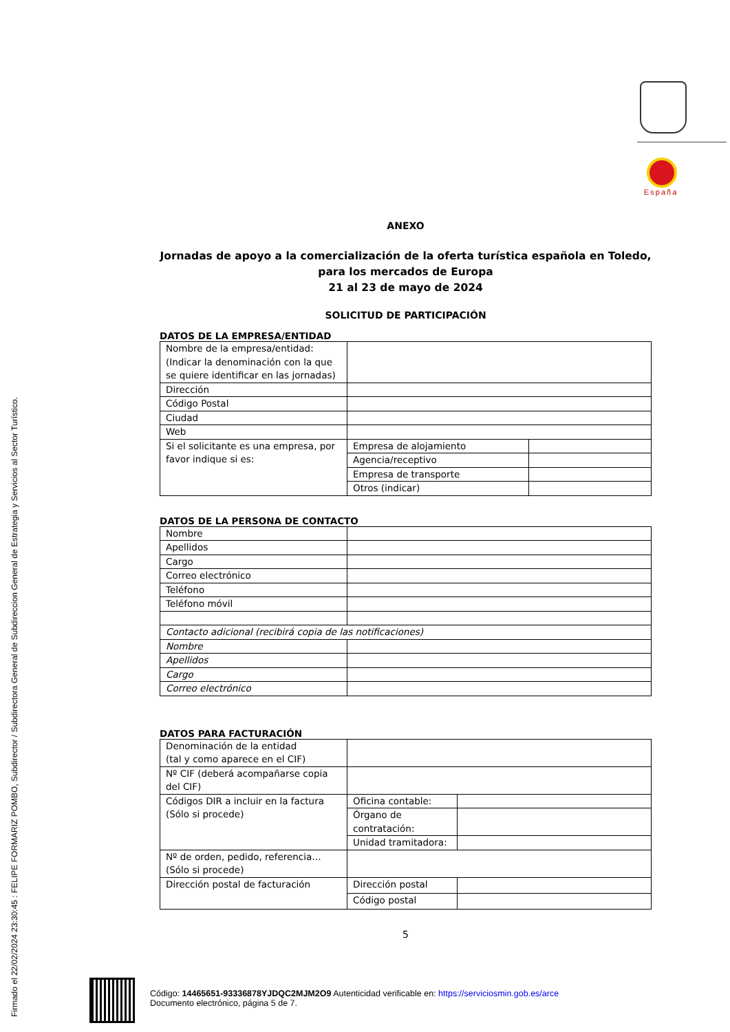Firmado el 22/02/2024 23:30:45 : FELIPE FORMARIZ POMBO, Subdirector / Subdirectora General de Subdireccion General de Estrategia y Servicios al Sector Turístico.
España
ANEXO
Jornadas de apoyo a la comercialización de la oferta turística española en Toledo, para los mercados de Europa
21 al 23 de mayo de 2024
SOLICITUD DE PARTICIPACIÓN
DATOS DE LA EMPRESA/ENTIDAD
| Nombre de la empresa/entidad: (Indicar la denominación con la que se quiere identificar en las jornadas) | | |
| Dirección | | |
| Código Postal | | |
| Ciudad | | |
| Web | | |
| Si el solicitante es una empresa, por favor indique si es: | Empresa de alojamiento | |
| | Agencia/receptivo | |
| | Empresa de transporte | |
| | Otros (indicar) | |
DATOS DE LA PERSONA DE CONTACTO
| Nombre | |
| Apellidos | |
| Cargo | |
| Correo electrónico | |
| Teléfono | |
| Teléfono móvil | |
| Contacto adicional (recibirá copia de las notificaciones) | |
| Nombre | |
| Apellidos | |
| Cargo | |
| Correo electrónico | |
DATOS PARA FACTURACIÓN
| Denominación de la entidad (tal y como aparece en el CIF) | | |
| Nº CIF (deberá acompañarse copia del CIF) | | |
| Códigos DIR a incluir en la factura (Sólo si procede) | Oficina contable: | |
| | Órgano de contratación: | |
| | Unidad tramitadora: | |
| Nº de orden, pedido, referencia… (Sólo si procede) | | |
| Dirección postal de facturación | Dirección postal | |
| | Código postal | |
5
Código: 14465651-93336878YJDQC2MJM2O9 Autenticidad verificable en: https://serviciosmin.gob.es/arce
Documento electrónico, página 5 de 7.